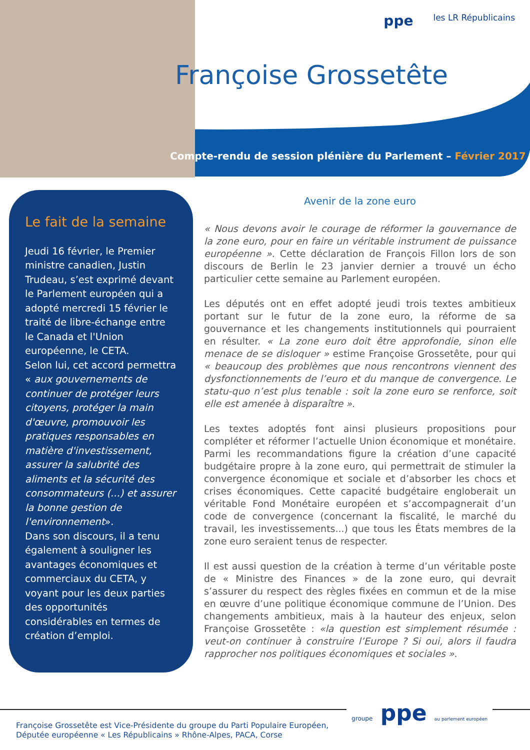ppe
les LR Républicains
Françoise Grossetête
Compte-rendu de session plénière du Parlement – Février 2017
Le fait de la semaine
Jeudi 16 février, le Premier ministre canadien, Justin Trudeau, s’est exprimé devant le Parlement européen qui a adopté mercredi 15 février le traité de libre-échange entre le Canada et l'Union européenne, le CETA.
Selon lui, cet accord permettra « aux gouvernements de continuer de protéger leurs citoyens, protéger la main d'œuvre, promouvoir les pratiques responsables en matière d'investissement, assurer la salubrité des aliments et la sécurité des consommateurs (...) et assurer la bonne gestion de l'environnement».
Dans son discours, il a tenu également à souligner les avantages économiques et commerciaux du CETA, y voyant pour les deux parties des opportunités considérables en termes de création d’emploi.
Avenir de la zone euro
« Nous devons avoir le courage de réformer la gouvernance de la zone euro, pour en faire un véritable instrument de puissance européenne ». Cette déclaration de François Fillon lors de son discours de Berlin le 23 janvier dernier a trouvé un écho particulier cette semaine au Parlement européen.
Les députés ont en effet adopté jeudi trois textes ambitieux portant sur le futur de la zone euro, la réforme de sa gouvernance et les changements institutionnels qui pourraient en résulter. « La zone euro doit être approfondie, sinon elle menace de se disloquer » estime Françoise Grossetête, pour qui « beaucoup des problèmes que nous rencontrons viennent des dysfonctionnements de l’euro et du manque de convergence. Le statu-quo n’est plus tenable : soit la zone euro se renforce, soit elle est amenée à disparaître ».
Les textes adoptés font ainsi plusieurs propositions pour compléter et réformer l’actuelle Union économique et monétaire. Parmi les recommandations figure la création d’une capacité budgétaire propre à la zone euro, qui permettrait de stimuler la convergence économique et sociale et d’absorber les chocs et crises économiques. Cette capacité budgétaire engloberait un véritable Fond Monétaire européen et s’accompagnerait d’un code de convergence (concernant la fiscalité, le marché du travail, les investissements...) que tous les États membres de la zone euro seraient tenus de respecter.
Il est aussi question de la création à terme d’un véritable poste de « Ministre des Finances » de la zone euro, qui devrait s’assurer du respect des règles fixées en commun et de la mise en œuvre d’une politique économique commune de l’Union. Des changements ambitieux, mais à la hauteur des enjeux, selon Françoise Grossetête : «la question est simplement résumée : veut-on continuer à construire l’Europe ? Si oui, alors il faudra rapprocher nos politiques économiques et sociales ».
groupe ppe au parlement européen
Françoise Grossetête est Vice-Présidente du groupe du Parti Populaire Européen,
Députée européenne « Les Républicains » Rhône-Alpes, PACA, Corse